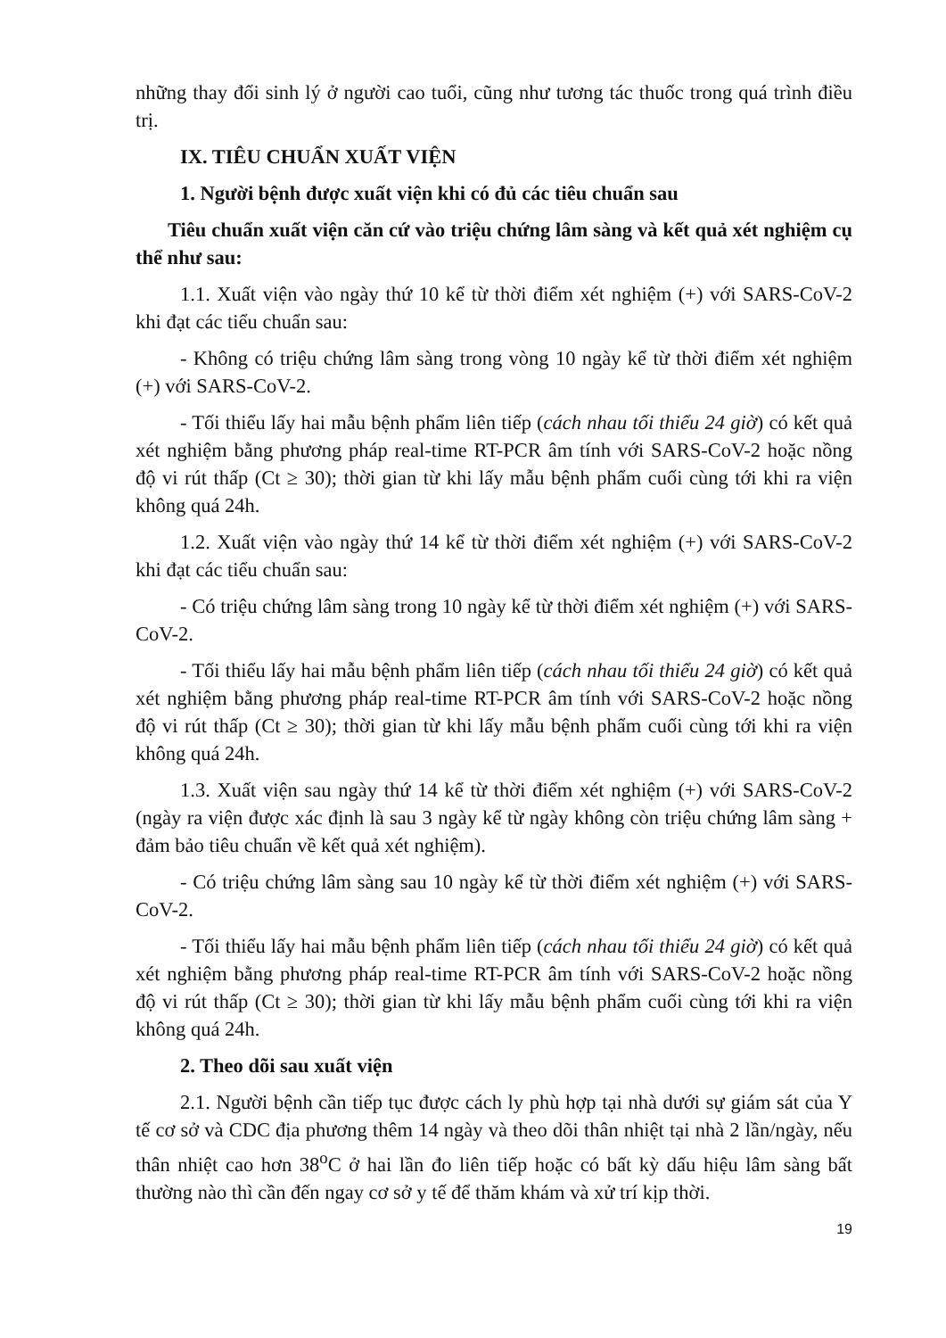những thay đổi sinh lý ở người cao tuổi, cũng như tương tác thuốc trong quá trình điều trị.
IX. TIÊU CHUẨN XUẤT VIỆN
1. Người bệnh được xuất viện khi có đủ các tiêu chuẩn sau
Tiêu chuẩn xuất viện căn cứ vào triệu chứng lâm sàng và kết quả xét nghiệm cụ thể như sau:
1.1. Xuất viện vào ngày thứ 10 kể từ thời điểm xét nghiệm (+) với SARS-CoV-2 khi đạt các tiểu chuẩn sau:
- Không có triệu chứng lâm sàng trong vòng 10 ngày kể từ thời điểm xét nghiệm (+) với SARS-CoV-2.
- Tối thiểu lấy hai mẫu bệnh phẩm liên tiếp (cách nhau tối thiểu 24 giờ) có kết quả xét nghiệm bằng phương pháp real-time RT-PCR âm tính với SARS-CoV-2 hoặc nồng độ vi rút thấp (Ct ≥ 30); thời gian từ khi lấy mẫu bệnh phẩm cuối cùng tới khi ra viện không quá 24h.
1.2. Xuất viện vào ngày thứ 14 kể từ thời điểm xét nghiệm (+) với SARS-CoV-2 khi đạt các tiểu chuẩn sau:
- Có triệu chứng lâm sàng trong 10 ngày kể từ thời điểm xét nghiệm (+) với SARS-CoV-2.
- Tối thiểu lấy hai mẫu bệnh phẩm liên tiếp (cách nhau tối thiểu 24 giờ) có kết quả xét nghiệm bằng phương pháp real-time RT-PCR âm tính với SARS-CoV-2 hoặc nồng độ vi rút thấp (Ct ≥ 30); thời gian từ khi lấy mẫu bệnh phẩm cuối cùng tới khi ra viện không quá 24h.
1.3. Xuất viện sau ngày thứ 14 kể từ thời điểm xét nghiệm (+) với SARS-CoV-2 (ngày ra viện được xác định là sau 3 ngày kể từ ngày không còn triệu chứng lâm sàng + đảm bảo tiêu chuẩn về kết quả xét nghiệm).
- Có triệu chứng lâm sàng sau 10 ngày kể từ thời điểm xét nghiệm (+) với SARS-CoV-2.
- Tối thiểu lấy hai mẫu bệnh phẩm liên tiếp (cách nhau tối thiểu 24 giờ) có kết quả xét nghiệm bằng phương pháp real-time RT-PCR âm tính với SARS-CoV-2 hoặc nồng độ vi rút thấp (Ct ≥ 30); thời gian từ khi lấy mẫu bệnh phẩm cuối cùng tới khi ra viện không quá 24h.
2. Theo dõi sau xuất viện
2.1. Người bệnh cần tiếp tục được cách ly phù hợp tại nhà dưới sự giám sát của Y tế cơ sở và CDC địa phương thêm 14 ngày và theo dõi thân nhiệt tại nhà 2 lần/ngày, nếu thân nhiệt cao hơn 38<sup>o</sup>C ở hai lần đo liên tiếp hoặc có bất kỳ dấu hiệu lâm sàng bất thường nào thì cần đến ngay cơ sở y tế để thăm khám và xử trí kịp thời.
19